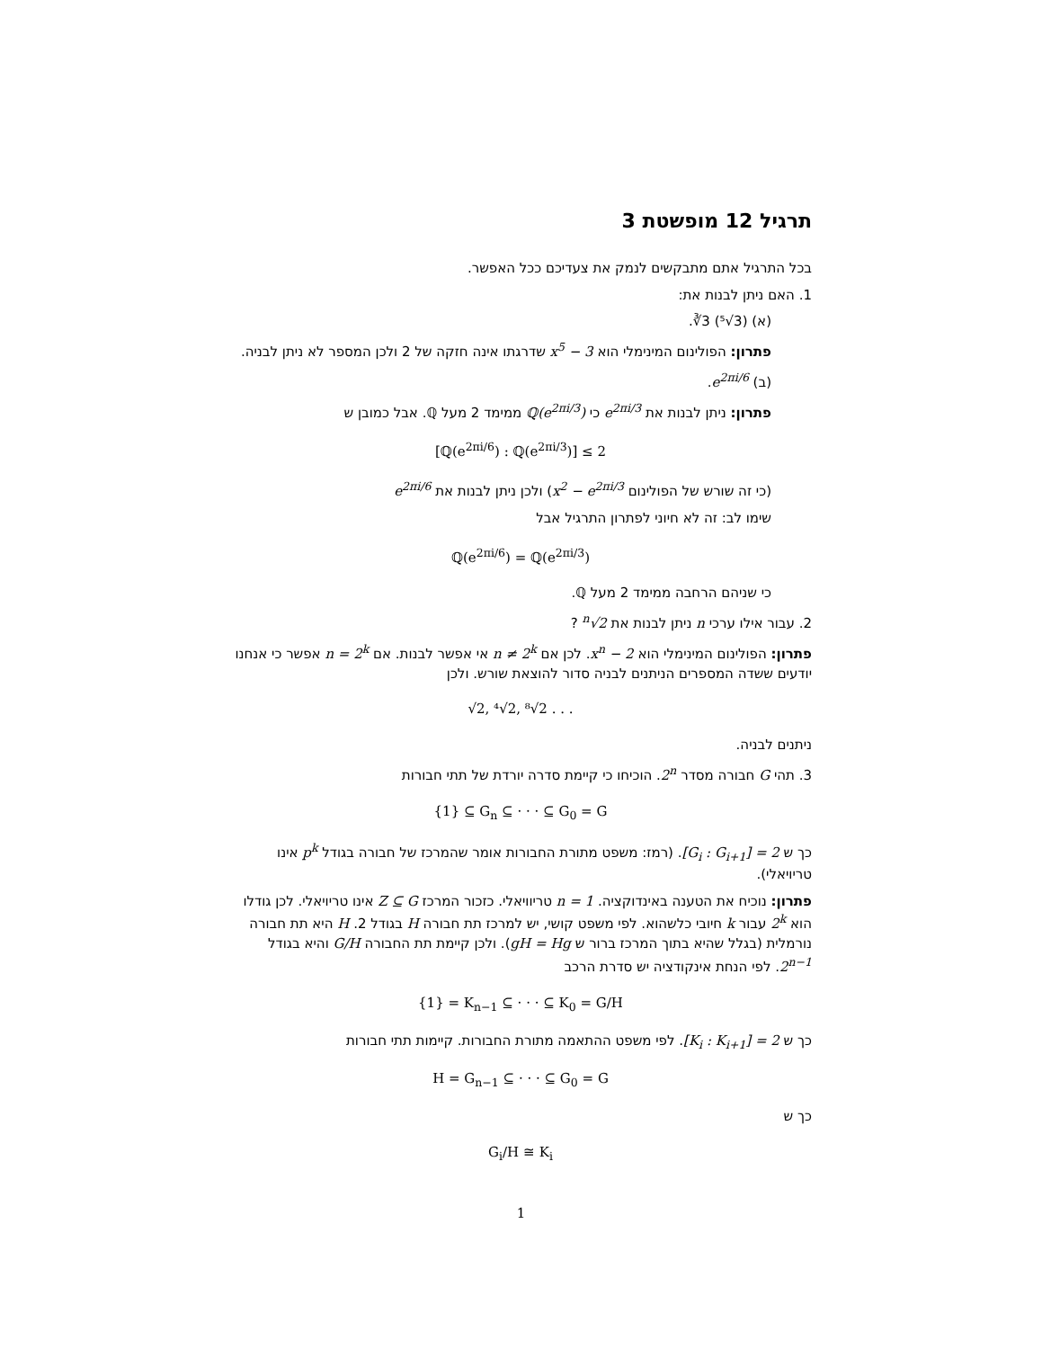תרגיל 12 מופשטת 3
בכל התרגיל אתם מתבקשים לנמק את צעדיכם ככל האפשר.
1. האם ניתן לבנות את:
(א) ∛3 (⁵√3).
פתרון: הפולינום המינימלי הוא x<sup>5</sup> − 3 שדרגתו אינה חזקה של 2 ולכן המספר לא ניתן לבניה.
(ב) e<sup>2πi/6</sup>.
פתרון: ניתן לבנות את e<sup>2πi/3</sup> כי ℚ(e<sup>2πi/3</sup>) ממימד 2 מעל ℚ. אבל כמובן ש
[ℚ(e<sup>2πi/6</sup>) : ℚ(e<sup>2πi/3</sup>)] ≤ 2
(כי זה שורש של הפולינום x<sup>2</sup> − e<sup>2πi/3</sup>) ולכן ניתן לבנות את e<sup>2πi/6</sup>
שימו לב: זה לא חיוני לפתרון התרגיל אבל
ℚ(e<sup>2πi/6</sup>) = ℚ(e<sup>2πi/3</sup>)
כי שניהם הרחבה ממימד 2 מעל ℚ.
2. עבור אילו ערכי n ניתן לבנות את <sup>n</sup>√2 ?
פתרון: הפולינום המינימלי הוא x<sup>n</sup> − 2. לכן אם n ≠ 2<sup>k</sup> אי אפשר לבנות. אם n = 2<sup>k</sup> אפשר כי אנחנו יודעים ששדה המספרים הניתנים לבניה סדור להוצאת שורש. ולכן
√2, ⁴√2, ⁸√2 . . .
ניתנים לבניה.
3. תהי G חבורה מסדר 2<sup>n</sup>. הוכיחו כי קיימת סדרה יורדת של תתי חבורות
{1} ⊆ G<sub>n</sub> ⊆ · · · ⊆ G<sub>0</sub> = G
כך ש [G<sub>i</sub> : G<sub>i+1</sub>] = 2. (רמז: משפט מתורת החבורות אומר שהמרכז של חבורה בגודל p<sup>k</sup> אינו טריויאלי).
פתרון: נוכיח את הטענה באינדוקציה. n = 1 טריוויאלי. כזכור המרכז Z ⊆ G אינו טריויאלי. לכן גודלו הוא 2<sup>k</sup> עבור k חיובי כלשהוא. לפי משפט קושי, יש למרכז תת חבורה H בגודל 2. H היא תת חבורה נורמלית (בגלל שהיא בתוך המרכז ברור ש gH = Hg). ולכן קיימת תת החבורה G/H והיא בגודל 2<sup>n−1</sup>. לפי הנחת אינקודציה יש סדרת הרכב
{1} = K<sub>n−1</sub> ⊆ · · · ⊆ K<sub>0</sub> = G/H
כך ש [K<sub>i</sub> : K<sub>i+1</sub>] = 2. לפי משפט ההתאמה מתורת החבורות. קיימות תתי חבורות
H = G<sub>n−1</sub> ⊆ · · · ⊆ G<sub>0</sub> = G
כך ש
G<sub>i</sub>/H ≅ K<sub>i</sub>
1